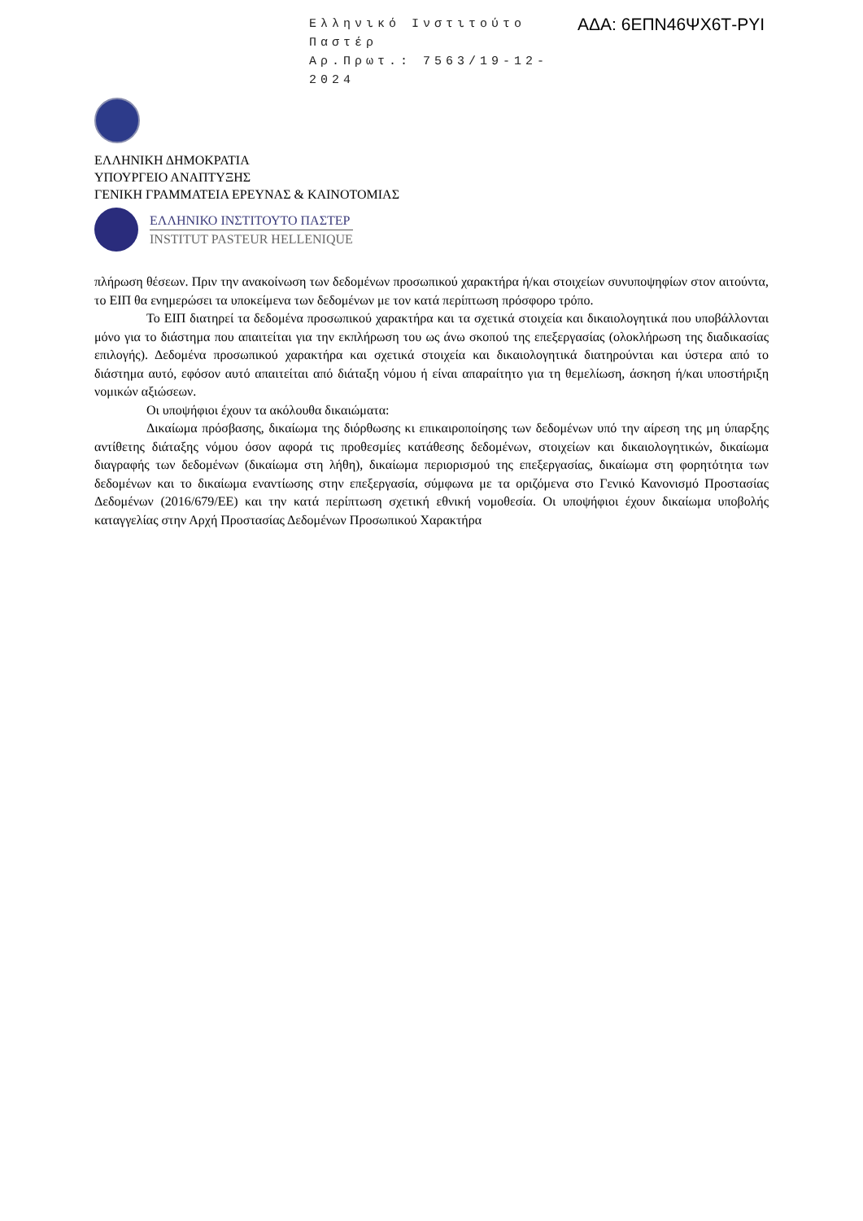Ελληνικό Ινστιτούτο Παστέρ
Αρ.Πρωτ.: 7563/19-12-2024
ΑΔΑ: 6ΕΠΝ46ΨΧ6Τ-ΡΥΙ
ΕΛΛΗΝΙΚΗ ΔΗΜΟΚΡΑΤΙΑ
ΥΠΟΥΡΓΕΙΟ ΑΝΑΠΤΥΞΗΣ
ΓΕΝΙΚΗ ΓΡΑΜΜΑΤΕΙΑ ΕΡΕΥΝΑΣ & ΚΑΙΝΟΤΟΜΙΑΣ
ΕΛΛΗΝΙΚΟ ΙΝΣΤΙΤΟΥΤΟ ΠΑΣΤΕΡ
INSTITUT PASTEUR HELLENIQUE
πλήρωση θέσεων. Πριν την ανακοίνωση των δεδομένων προσωπικού χαρακτήρα ή/και στοιχείων συνυποψηφίων στον αιτούντα, το ΕΙΠ θα ενημερώσει τα υποκείμενα των δεδομένων με τον κατά περίπτωση πρόσφορο τρόπο.
Το ΕΙΠ διατηρεί τα δεδομένα προσωπικού χαρακτήρα και τα σχετικά στοιχεία και δικαιολογητικά που υποβάλλονται μόνο για το διάστημα που απαιτείται για την εκπλήρωση του ως άνω σκοπού της επεξεργασίας (ολοκλήρωση της διαδικασίας επιλογής). Δεδομένα προσωπικού χαρακτήρα και σχετικά στοιχεία και δικαιολογητικά διατηρούνται και ύστερα από το διάστημα αυτό, εφόσον αυτό απαιτείται από διάταξη νόμου ή είναι απαραίτητο για τη θεμελίωση, άσκηση ή/και υποστήριξη νομικών αξιώσεων.
Οι υποψήφιοι έχουν τα ακόλουθα δικαιώματα:
Δικαίωμα πρόσβασης, δικαίωμα της διόρθωσης κι επικαιροποίησης των δεδομένων υπό την αίρεση της μη ύπαρξης αντίθετης διάταξης νόμου όσον αφορά τις προθεσμίες κατάθεσης δεδομένων, στοιχείων και δικαιολογητικών, δικαίωμα διαγραφής των δεδομένων (δικαίωμα στη λήθη), δικαίωμα περιορισμού της επεξεργασίας, δικαίωμα στη φορητότητα των δεδομένων και το δικαίωμα εναντίωσης στην επεξεργασία, σύμφωνα με τα οριζόμενα στο Γενικό Κανονισμό Προστασίας Δεδομένων (2016/679/ΕΕ) και την κατά περίπτωση σχετική εθνική νομοθεσία. Οι υποψήφιοι έχουν δικαίωμα υποβολής καταγγελίας στην Αρχή Προστασίας Δεδομένων Προσωπικού Χαρακτήρα